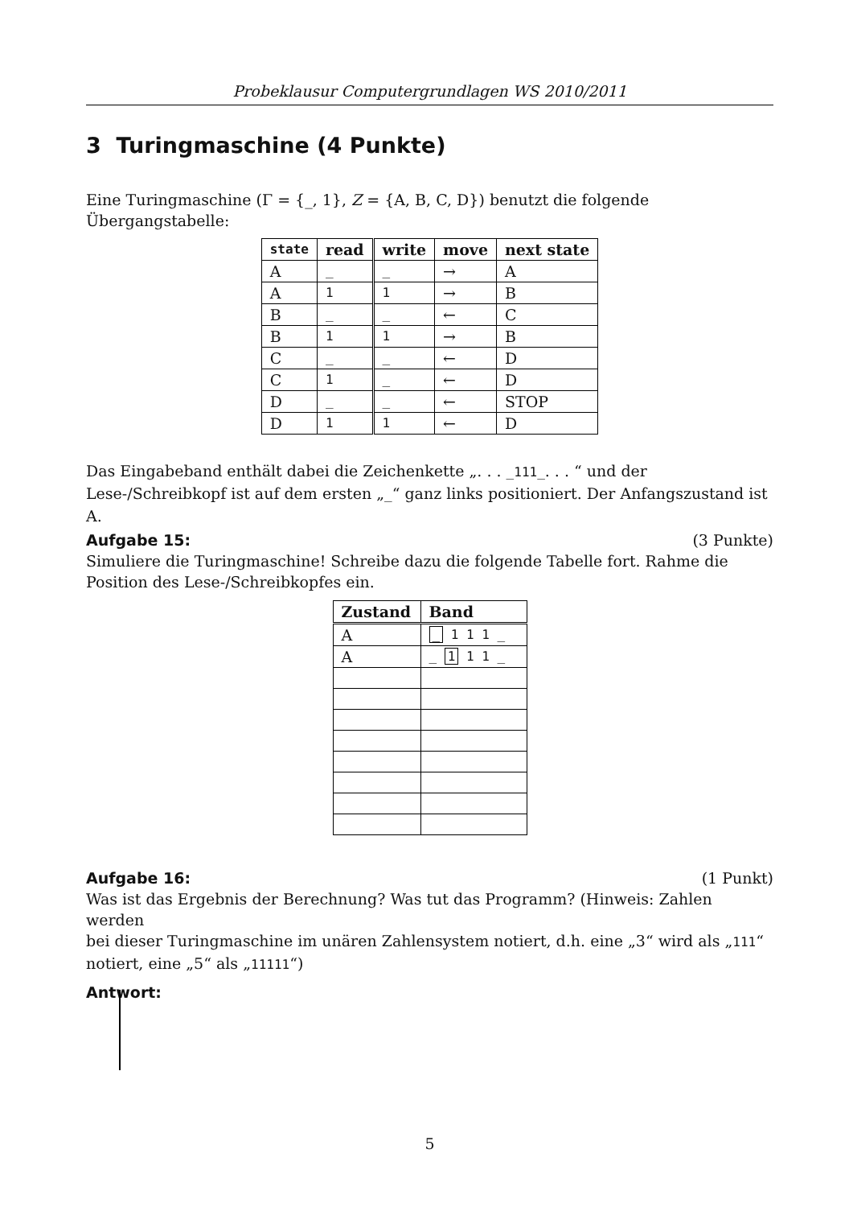Probeklausur Computergrundlagen WS 2010/2011
3 Turingmaschine (4 Punkte)
Eine Turingmaschine (Γ = {_, 1}, Z = {A, B, C, D}) benutzt die folgende Übergangstabelle:
| state | read | write | move | next state |
| --- | --- | --- | --- | --- |
| A | _ | _ | → | A |
| A | 1 | 1 | → | B |
| B | _ | _ | ← | C |
| B | 1 | 1 | → | B |
| C | _ | _ | ← | D |
| C | 1 | _ | ← | D |
| D | _ | _ | ← | STOP |
| D | 1 | 1 | ← | D |
Das Eingabeband enthält dabei die Zeichenkette „. . . _111_. . . “ und der Lese-/Schreibkopf ist auf dem ersten „_“ ganz links positioniert. Der Anfangszustand ist A.
Aufgabe 15: (3 Punkte)
Simuliere die Turingmaschine! Schreibe dazu die folgende Tabelle fort. Rahme die Position des Lese-/Schreibkopfes ein.
| Zustand | Band |
| --- | --- |
| A | _ 1 1 1 _ |
| A | _ 1 1 1 _ |
Aufgabe 16: (1 Punkt)
Was ist das Ergebnis der Berechnung? Was tut das Programm? (Hinweis: Zahlen werden
bei dieser Turingmaschine im unären Zahlensystem notiert, d.h. eine „3“ wird als „111“
notiert, eine „5“ als „11111“)
Antwort:
5